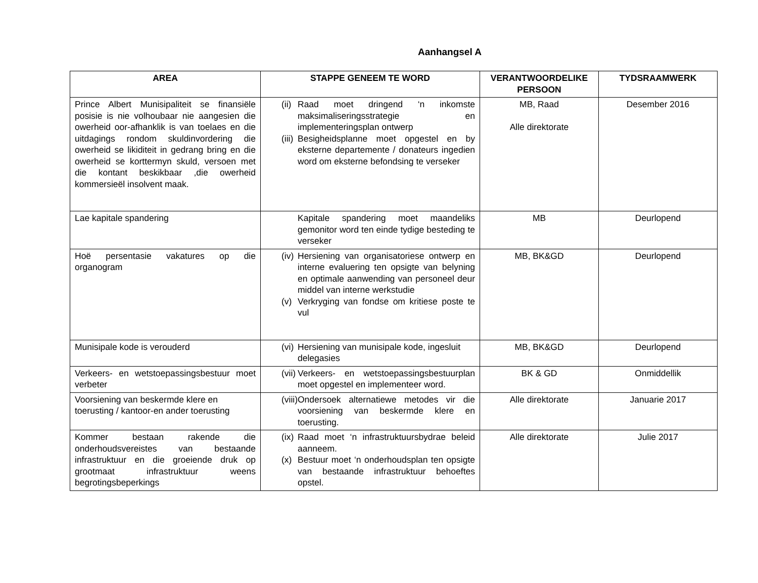Aanhangsel A
| AREA | STAPPE GENEEM TE WORD | VERANTWOORDELIKE PERSOON | TYDSRAAMWERK |
| --- | --- | --- | --- |
| Prince Albert Munisipaliteit se finansiële posisie is nie volhoubaar nie aangesien die owerheid oor-afhanklik is van toelaes en die uitdagings rondom skuldinvordering die owerheid se likiditeit in gedrang bring en die owerheid se korttermyn skuld, versoen met die kontant beskikbaar ,die owerheid kommersieël insolvent maak. | (ii) Raad moet dringend ‘n inkomste maksimaliseringsstrategie en implementeringsplan ontwerp (iii) Besigheidsplanne moet opgestel en by eksterne departemente / donateurs ingedien word om eksterne befondsing te verseker | MB, Raad Alle direktorate | Desember 2016 |
| Lae kapitale spandering | Kapitale spandering moet maandeliks gemonitor word ten einde tydige besteding te verseker | MB | Deurlopend |
| Hoë persentasie vakatures op die organogram | (iv) Hersiening van organisatoriese ontwerp en interne evaluering ten opsigte van belyning en optimale aanwending van personeel deur middel van interne werkstudie (v) Verkryging van fondse om kritiese poste te vul | MB, BK&GD | Deurlopend |
| Munisipale kode is verouderd | (vi) Hersiening van munisipale kode, ingesluit delegasies | MB, BK&GD | Deurlopend |
| Verkeers- en wetstoepassingsbestuur moet verbeter | (vii) Verkeers- en wetstoepassingsbestuurplan moet opgestel en implementeer word. | BK & GD | Onmiddellik |
| Voorsiening van beskermde klere en toerusting / kantoor-en ander toerusting | (viii) Ondersoek alternatiewe metodes vir die voorsiening van beskermde klere en toerusting. | Alle direktorate | Januarie 2017 |
| Kommer bestaan rakende die onderhoudsvereistes van bestaande infrastruktuur en die groeiende druk op grootmaat infrastruktuur weens begrotingsbeperkings | (ix) Raad moet ‘n infrastruktuursbydrae beleid aanneem. (x) Bestuur moet ‘n onderhoudsplan ten opsigte van bestaande infrastruktuur behoeftes opstel. | Alle direktorate | Julie 2017 |